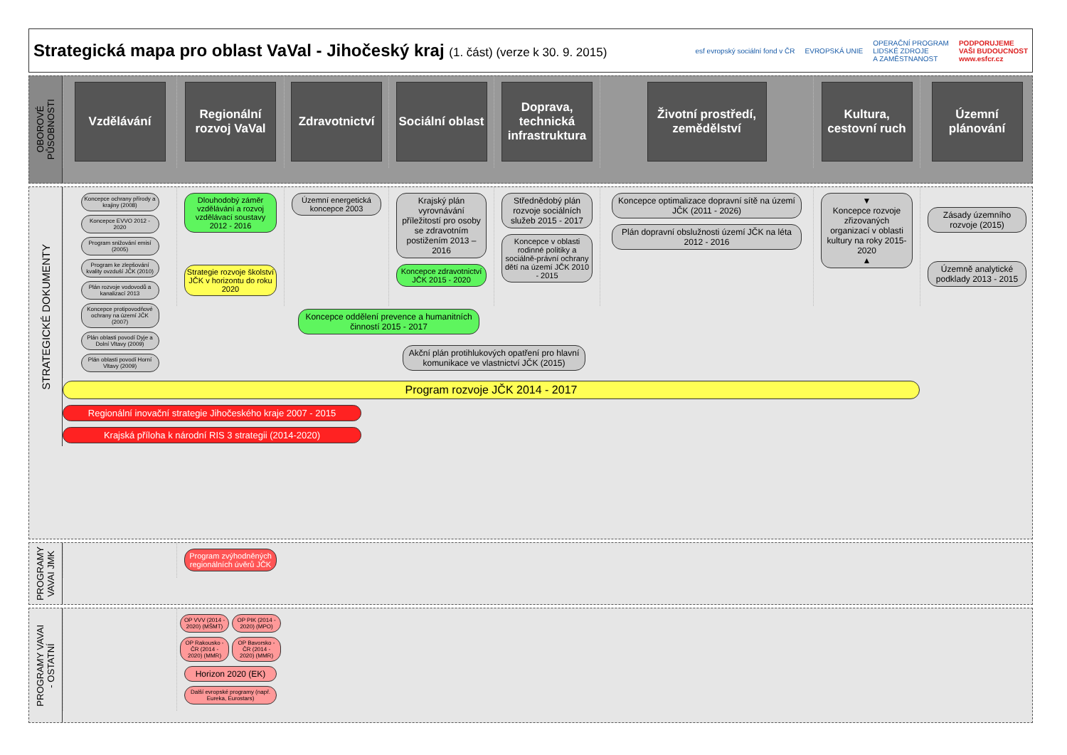Strategická mapa pro oblast VaVal - Jihočeský kraj (1. část) (verze k 30. 9. 2015)
esf evropský sociální fond v ČR
EVROPSKÁ UNIE
OPERAČNÍ PROGRAM
LIDSKÉ ZDROJE
A ZAMĚSTNANOST
PODPORUJEME
VAŠI BUDOUCNOST
www.esfcr.cz
OBOROVÉ
PŮSOBNOSTI
Vzdělávání
Regionální rozvoj VaVal
Zdravotnictví
Sociální oblast
Doprava, technická infrastruktura
Životní prostředí, zemědělství
Kultura, cestovní ruch
Územní plánování
STRATEGICKÉ DOKUMENTY
Dlouhodobý záměr vzdělávání a rozvoj vzdělávací soustavy 2012 - 2016
Strategie rozvoje školství JČK v horizontu do roku 2020
Územní energetická koncepce 2003
Krajský plán vyrovnávání příležitostí pro osoby se zdravotním postižením 2013 – 2016
Koncepce zdravotnictví JČK 2015 - 2020
Střednědobý plán rozvoje sociálních služeb 2015 - 2017
Koncepce v oblasti rodinné politiky a sociálně-právní ochrany dětí na území JČK 2010 - 2015
Koncepce optimalizace dopravní sítě na území JČK (2011 - 2026)
Plán dopravní obslužnosti území JČK na léta 2012 - 2016
Koncepce ochrany přírody a krajiny (2008)
Koncepce EVVO 2012 - 2020
Program snižování emisí (2005)
Program ke zlepšování kvality ovzduší JČK (2010)
Plán rozvoje vodovodů a kanalizací 2013
Koncepce protipovodňové ochrany na území JČK (2007)
Plán oblasti povodí Dyje a Dolní Vltavy (2009)
Plán oblasti povodí Horní Vltavy (2009)
▼
Koncepce rozvoje zřizovaných organizací v oblasti kultury na roky 2015-2020
▲
Zásady územního rozvoje (2015)
Územně analytické podklady 2013 - 2015
Koncepce oddělení prevence a humanitních činností 2015 - 2017
Akční plán protihlukových opatření pro hlavní komunikace ve vlastnictví JČK (2015)
Program rozvoje JČK 2014 - 2017
Regionální inovační strategie Jihočeského kraje 2007 - 2015
Krajská příloha k národní RIS 3 strategii (2014-2020)
PROGRAMY
VAVAI JMK
Program zvýhodněných regionálních úvěrů JČK
PROGRAMY VAVAI
- OSTATNÍ
OP VVV (2014 - 2020) (MŠMT) OP PIK (2014 - 2020) (MPO)
OP Rakousko - ČR (2014 - 2020) (MMR)
OP Bavorsko - ČR (2014 - 2020) (MMR)
Horizon 2020 (EK)
Další evropské programy (např. Eureka, Eurostars)